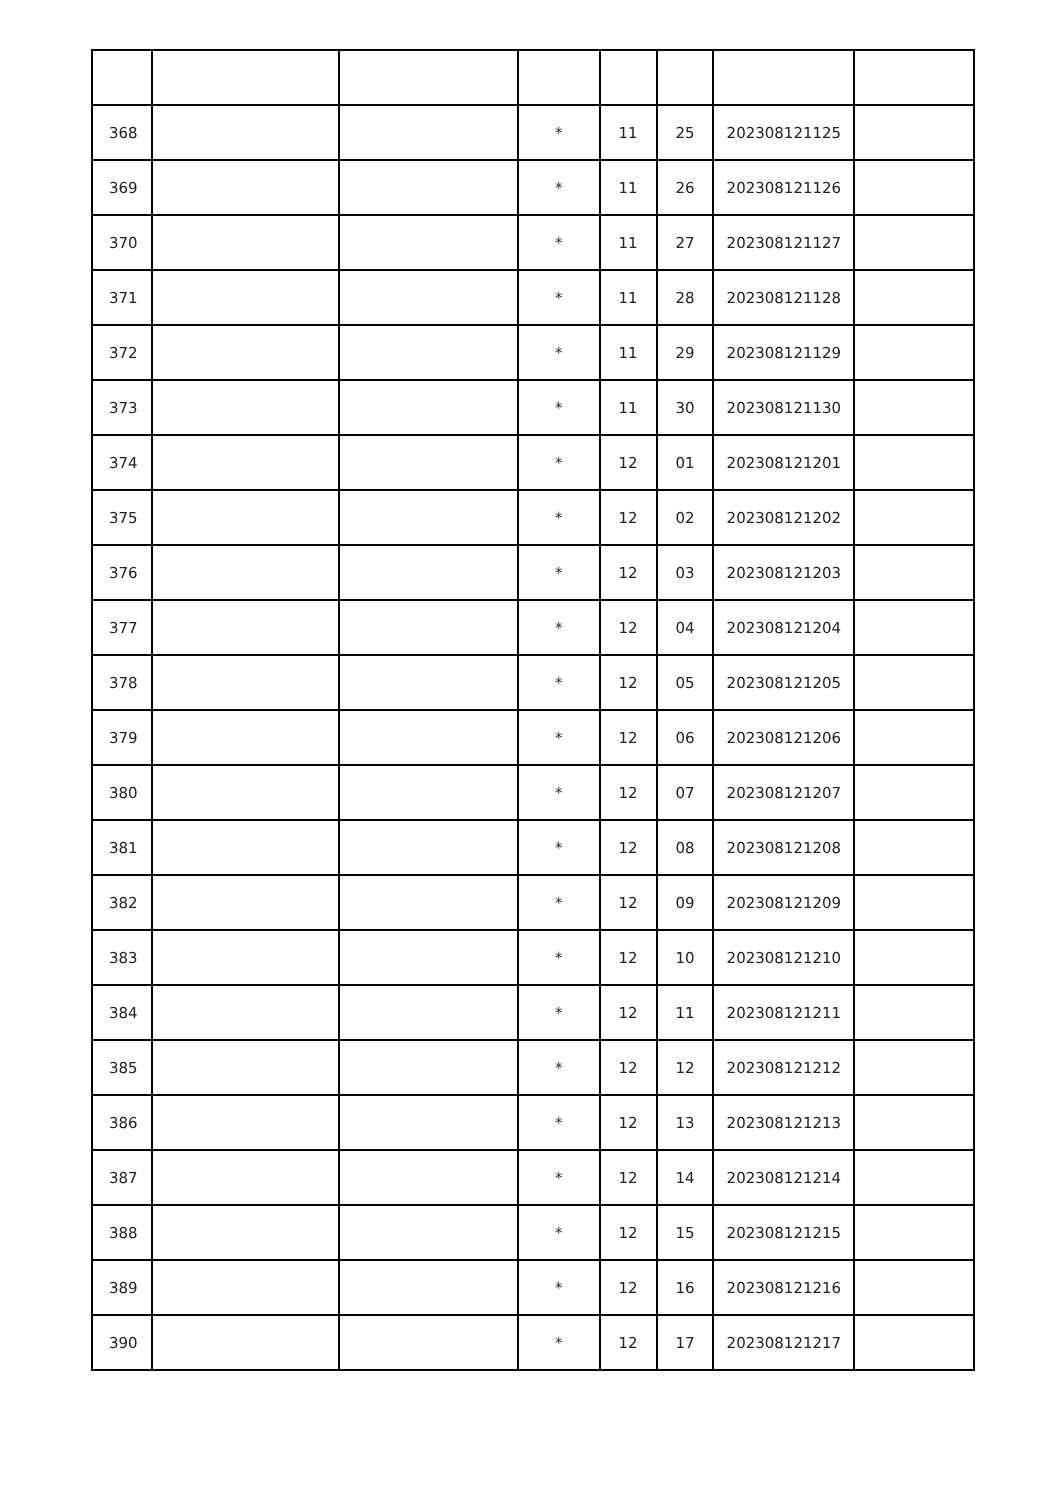| 368 | | | * | 11 | 25 | 202308121125 | |
| 369 | | | * | 11 | 26 | 202308121126 | |
| 370 | | | * | 11 | 27 | 202308121127 | |
| 371 | | | * | 11 | 28 | 202308121128 | |
| 372 | | | * | 11 | 29 | 202308121129 | |
| 373 | | | * | 11 | 30 | 202308121130 | |
| 374 | | | * | 12 | 01 | 202308121201 | |
| 375 | | | * | 12 | 02 | 202308121202 | |
| 376 | | | * | 12 | 03 | 202308121203 | |
| 377 | | | * | 12 | 04 | 202308121204 | |
| 378 | | | * | 12 | 05 | 202308121205 | |
| 379 | | | * | 12 | 06 | 202308121206 | |
| 380 | | | * | 12 | 07 | 202308121207 | |
| 381 | | | * | 12 | 08 | 202308121208 | |
| 382 | | | * | 12 | 09 | 202308121209 | |
| 383 | | | * | 12 | 10 | 202308121210 | |
| 384 | | | * | 12 | 11 | 202308121211 | |
| 385 | | | * | 12 | 12 | 202308121212 | |
| 386 | | | * | 12 | 13 | 202308121213 | |
| 387 | | | * | 12 | 14 | 202308121214 | |
| 388 | | | * | 12 | 15 | 202308121215 | |
| 389 | | | * | 12 | 16 | 202308121216 | |
| 390 | | | * | 12 | 17 | 202308121217 | |